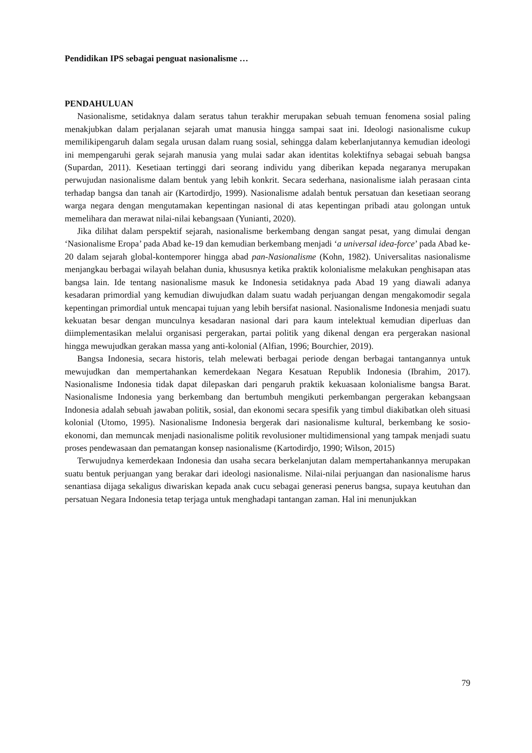Pendidikan IPS sebagai penguat nasionalisme …
PENDAHULUAN
Nasionalisme, setidaknya dalam seratus tahun terakhir merupakan sebuah temuan fenomena sosial paling menakjubkan dalam perjalanan sejarah umat manusia hingga sampai saat ini. Ideologi nasionalisme cukup memilikipengaruh dalam segala urusan dalam ruang sosial, sehingga dalam keberlanjutannya kemudian ideologi ini mempengaruhi gerak sejarah manusia yang mulai sadar akan identitas kolektifnya sebagai sebuah bangsa (Supardan, 2011). Kesetiaan tertinggi dari seorang individu yang diberikan kepada negaranya merupakan perwujudan nasionalisme dalam bentuk yang lebih konkrit. Secara sederhana, nasionalisme ialah perasaan cinta terhadap bangsa dan tanah air (Kartodirdjo, 1999). Nasionalisme adalah bentuk persatuan dan kesetiaan seorang warga negara dengan mengutamakan kepentingan nasional di atas kepentingan pribadi atau golongan untuk memelihara dan merawat nilai-nilai kebangsaan (Yunianti, 2020).
Jika dilihat dalam perspektif sejarah, nasionalisme berkembang dengan sangat pesat, yang dimulai dengan ‘Nasionalisme Eropa’ pada Abad ke-19 dan kemudian berkembang menjadi ‘a universal idea-force’ pada Abad ke-20 dalam sejarah global-kontemporer hingga abad pan-Nasionalisme (Kohn, 1982). Universalitas nasionalisme menjangkau berbagai wilayah belahan dunia, khususnya ketika praktik kolonialisme melakukan penghisapan atas bangsa lain. Ide tentang nasionalisme masuk ke Indonesia setidaknya pada Abad 19 yang diawali adanya kesadaran primordial yang kemudian diwujudkan dalam suatu wadah perjuangan dengan mengakomodir segala kepentingan primordial untuk mencapai tujuan yang lebih bersifat nasional. Nasionalisme Indonesia menjadi suatu kekuatan besar dengan munculnya kesadaran nasional dari para kaum intelektual kemudian diperluas dan diimplementasikan melalui organisasi pergerakan, partai politik yang dikenal dengan era pergerakan nasional hingga mewujudkan gerakan massa yang anti-kolonial (Alfian, 1996; Bourchier, 2019).
Bangsa Indonesia, secara historis, telah melewati berbagai periode dengan berbagai tantangannya untuk mewujudkan dan mempertahankan kemerdekaan Negara Kesatuan Republik Indonesia (Ibrahim, 2017). Nasionalisme Indonesia tidak dapat dilepaskan dari pengaruh praktik kekuasaan kolonialisme bangsa Barat. Nasionalisme Indonesia yang berkembang dan bertumbuh mengikuti perkembangan pergerakan kebangsaan Indonesia adalah sebuah jawaban politik, sosial, dan ekonomi secara spesifik yang timbul diakibatkan oleh situasi kolonial (Utomo, 1995). Nasionalisme Indonesia bergerak dari nasionalisme kultural, berkembang ke sosio-ekonomi, dan memuncak menjadi nasionalisme politik revolusioner multidimensional yang tampak menjadi suatu proses pendewasaan dan pematangan konsep nasionalisme (Kartodirdjo, 1990; Wilson, 2015)
Terwujudnya kemerdekaan Indonesia dan usaha secara berkelanjutan dalam mempertahankannya merupakan suatu bentuk perjuangan yang berakar dari ideologi nasionalisme. Nilai-nilai perjuangan dan nasionalisme harus senantiasa dijaga sekaligus diwariskan kepada anak cucu sebagai generasi penerus bangsa, supaya keutuhan dan persatuan Negara Indonesia tetap terjaga untuk menghadapi tantangan zaman. Hal ini menunjukkan
79